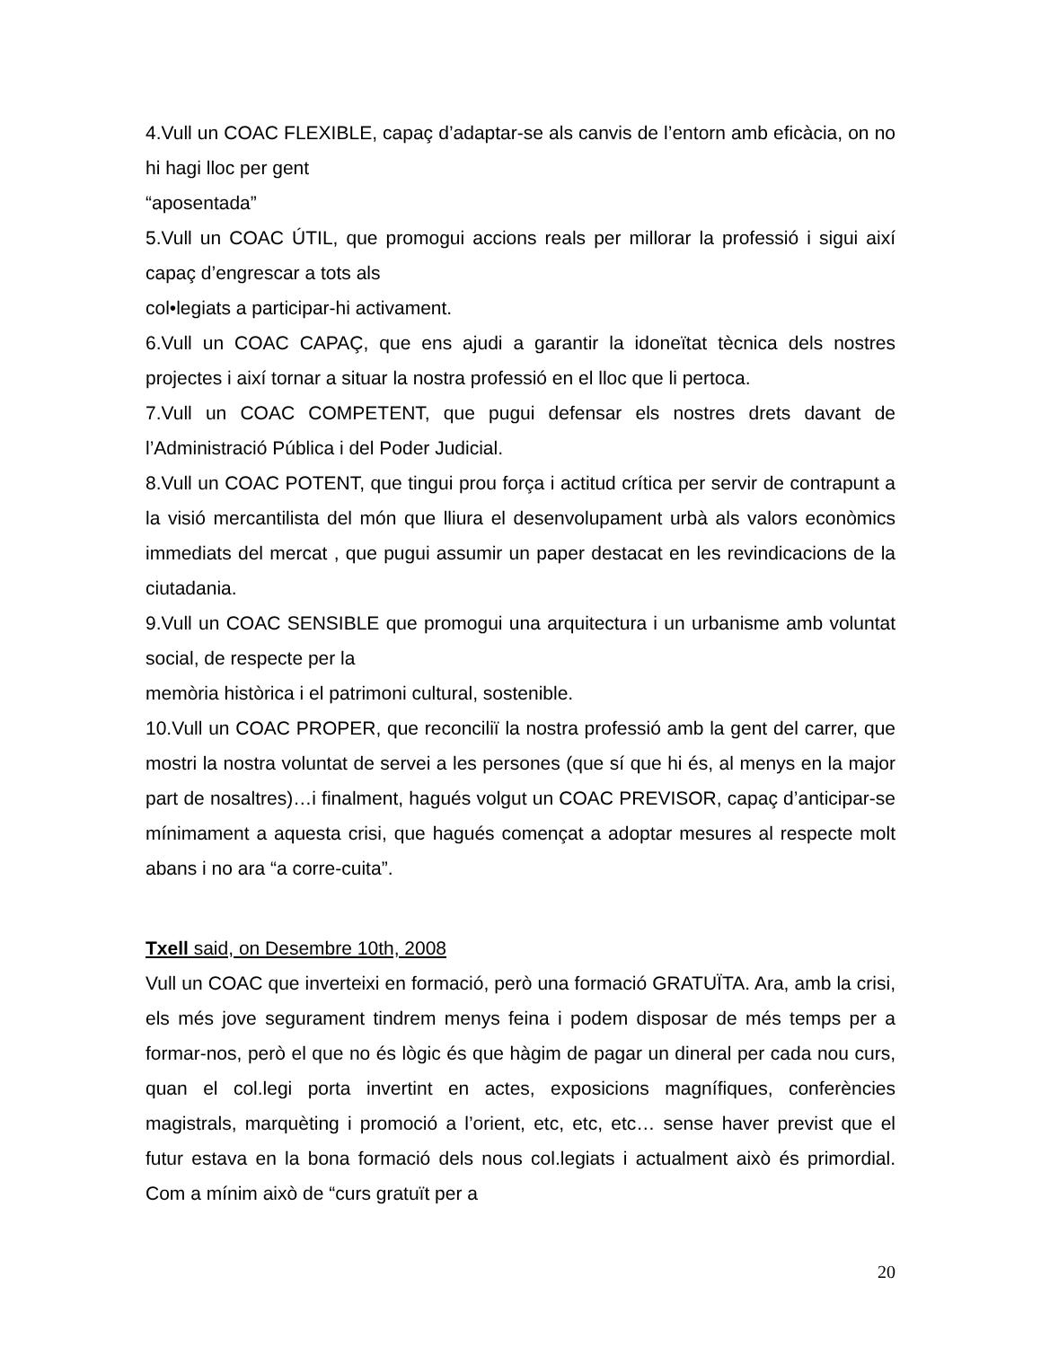4.Vull un COAC FLEXIBLE, capaç d’adaptar-se als canvis de l’entorn amb eficàcia, on no hi hagi lloc per gent
“aposentada”
5.Vull un COAC ÚTIL, que promogui accions reals per millorar la professió i sigui així capaç d’engrescar a tots als
col•legiats a participar-hi activament.
6.Vull un COAC CAPAÇ, que ens ajudi a garantir la idoneïtat tècnica dels nostres projectes i així tornar a situar la nostra professió en el lloc que li pertoca.
7.Vull un COAC COMPETENT, que pugui defensar els nostres drets davant de l’Administració Pública i del Poder Judicial.
8.Vull un COAC POTENT, que tingui prou força i actitud crítica per servir de contrapunt a la visió mercantilista del món que lliura el desenvolupament urbà als valors econòmics immediats del mercat , que pugui assumir un paper destacat en les revindicacions de la ciutadania.
9.Vull un COAC SENSIBLE que promogui una arquitectura i un urbanisme amb voluntat social, de respecte per la
memòria històrica i el patrimoni cultural, sostenible.
10.Vull un COAC PROPER, que reconciliï la nostra professió amb la gent del carrer, que mostri la nostra voluntat de servei a les persones (que sí que hi és, al menys en la major part de nosaltres)…i finalment, hagués volgut un COAC PREVISOR, capaç d’anticipar-se mínimament a aquesta crisi, que hagués començat a adoptar mesures al respecte molt abans i no ara “a corre-cuita”.
Txell said, on Desembre 10th, 2008
Vull un COAC que inverteixi en formació, però una formació GRATUÏTA. Ara, amb la crisi, els més jove segurament tindrem menys feina i podem disposar de més temps per a formar-nos, però el que no és lògic és que hàgim de pagar un dineral per cada nou curs, quan el col.legi porta invertint en actes, exposicions magnífiques, conferències magistrals, marquèting i promoció a l’orient, etc, etc, etc… sense haver previst que el futur estava en la bona formació dels nous col.legiats i actualment això és primordial. Com a mínim això de “curs gratuït per a
20